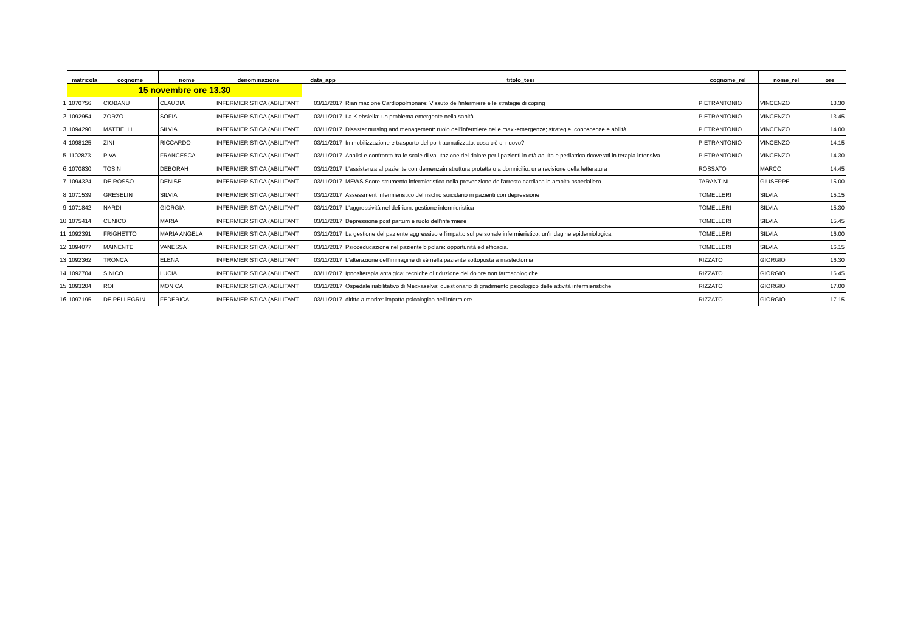| | matricola | cognome | nome | denominazione | data_app | titolo_tesi | cognome_rel | nome_rel | ore |
| --- | --- | --- | --- | --- | --- | --- | --- | --- | --- |
| | 15 novembre ore 13.30 | | | | | | | | |
| 1 | 1070756 | CIOBANU | CLAUDIA | INFERMIERISTICA (ABILITANT | 03/11/2017 | Rianimazione Cardiopolmonare: Vissuto dell'infermiere e le strategie di coping | PIETRANTONIO | VINCENZO | 13.30 |
| 2 | 1092954 | ZORZO | SOFIA | INFERMIERISTICA (ABILITANT | 03/11/2017 | La Klebsiella: un problema emergente nella sanità | PIETRANTONIO | VINCENZO | 13.45 |
| 3 | 1094290 | MATTIELLI | SILVIA | INFERMIERISTICA (ABILITANT | 03/11/2017 | Disaster nursing and menagement: ruolo dell'infermiere nelle maxi-emergenze; strategie, conoscenze e abilità. | PIETRANTONIO | VINCENZO | 14.00 |
| 4 | 1098125 | ZINI | RICCARDO | INFERMIERISTICA (ABILITANT | 03/11/2017 | Immobilizzazione e trasporto del politraumatizzato: cosa c'è di nuovo? | PIETRANTONIO | VINCENZO | 14.15 |
| 5 | 1102873 | PIVA | FRANCESCA | INFERMIERISTICA (ABILITANT | 03/11/2017 | Analisi e confronto tra le scale di valutazione del dolore per i pazienti in età adulta e pediatrica ricoverati in terapia intensiva. | PIETRANTONIO | VINCENZO | 14.30 |
| 6 | 1070830 | TOSIN | DEBORAH | INFERMIERISTICA (ABILITANT | 03/11/2017 | L'assistenza al paziente con demenzain struttura protetta o a domnicilio: una revisione della letteratura | ROSSATO | MARCO | 14.45 |
| 7 | 1094324 | DE ROSSO | DENISE | INFERMIERISTICA (ABILITANT | 03/11/2017 | MEWS Score strumento infermieristico nella prevenzione dell'arresto cardiaco in ambito ospedaliero | TARANTINI | GIUSEPPE | 15.00 |
| 8 | 1071539 | GRESELIN | SILVIA | INFERMIERISTICA (ABILITANT | 03/11/2017 | Assessment infermieristico del rischio suicidario in pazienti con depressione | TOMELLERI | SILVIA | 15.15 |
| 9 | 1071842 | NARDI | GIORGIA | INFERMIERISTICA (ABILITANT | 03/11/2017 | L'aggressività nel delirium: gestione infermieristica | TOMELLERI | SILVIA | 15.30 |
| 10 | 1075414 | CUNICO | MARIA | INFERMIERISTICA (ABILITANT | 03/11/2017 | Depressione post partum e ruolo dell'infermiere | TOMELLERI | SILVIA | 15.45 |
| 11 | 1092391 | FRIGHETTO | MARIA ANGELA | INFERMIERISTICA (ABILITANT | 03/11/2017 | La gestione del paziente aggressivo e l'impatto sul personale infermieristico: un'indagine epidemiologica. | TOMELLERI | SILVIA | 16.00 |
| 12 | 1094077 | MAINENTE | VANESSA | INFERMIERISTICA (ABILITANT | 03/11/2017 | Psicoeducazione nel paziente bipolare: opportunità ed efficacia. | TOMELLERI | SILVIA | 16.15 |
| 13 | 1092362 | TRONCA | ELENA | INFERMIERISTICA (ABILITANT | 03/11/2017 | L'alterazione dell'immagine di sé nella paziente sottoposta a mastectomia | RIZZATO | GIORGIO | 16.30 |
| 14 | 1092704 | SINICO | LUCIA | INFERMIERISTICA (ABILITANT | 03/11/2017 | Ipnositerapia antalgica: tecniche di riduzione del dolore non farmacologiche | RIZZATO | GIORGIO | 16.45 |
| 15 | 1093204 | ROI | MONICA | INFERMIERISTICA (ABILITANT | 03/11/2017 | Ospedale riabilitativo di Mexxaselva: questionario di gradimento psicologico delle attività infermieristiche | RIZZATO | GIORGIO | 17.00 |
| 16 | 1097195 | DE PELLEGRIN | FEDERICA | INFERMIERISTICA (ABILITANT | 03/11/2017 | diritto a morire: impatto psicologico nell'infermiere | RIZZATO | GIORGIO | 17.15 |